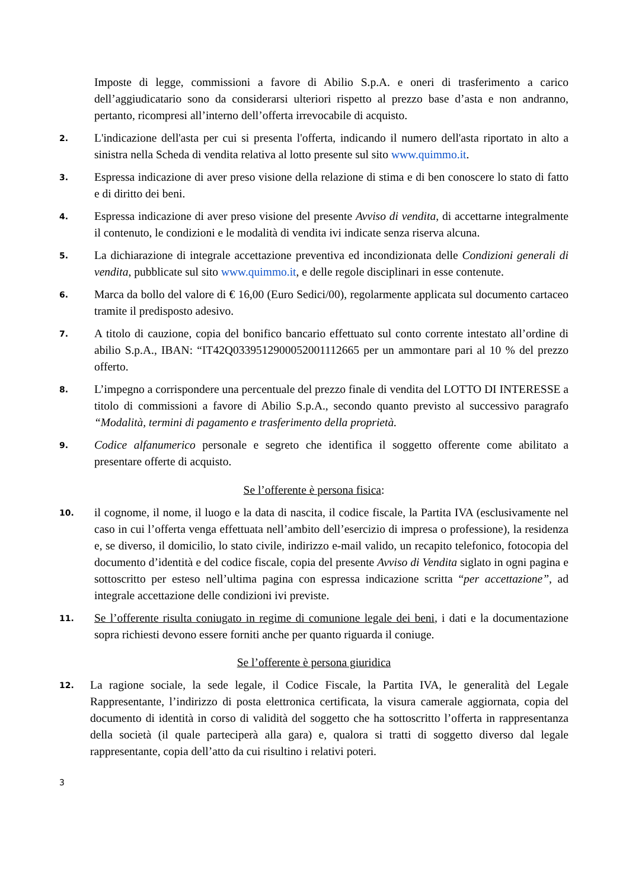Imposte di legge, commissioni a favore di Abilio S.p.A. e oneri di trasferimento a carico dell’aggiudicatario sono da considerarsi ulteriori rispetto al prezzo base d’asta e non andranno, pertanto, ricompresi all’interno dell’offerta irrevocabile di acquisto.
2.
L'indicazione dell'asta per cui si presenta l'offerta, indicando il numero dell'asta riportato in alto a sinistra nella Scheda di vendita relativa al lotto presente sul sito www.quimmo.it.
3.
Espressa indicazione di aver preso visione della relazione di stima e di ben conoscere lo stato di fatto e di diritto dei beni.
4.
Espressa indicazione di aver preso visione del presente Avviso di vendita, di accettarne integralmente il contenuto, le condizioni e le modalità di vendita ivi indicate senza riserva alcuna.
5.
La dichiarazione di integrale accettazione preventiva ed incondizionata delle Condizioni generali di vendita, pubblicate sul sito www.quimmo.it, e delle regole disciplinari in esse contenute.
6.
Marca da bollo del valore di € 16,00 (Euro Sedici/00), regolarmente applicata sul documento cartaceo tramite il predisposto adesivo.
7.
A titolo di cauzione, copia del bonifico bancario effettuato sul conto corrente intestato all’ordine di abilio S.p.A., IBAN: “IT42Q0339512900052001112665 per un ammontare pari al 10 % del prezzo offerto.
8.
L’impegno a corrispondere una percentuale del prezzo finale di vendita del LOTTO DI INTERESSE a titolo di commissioni a favore di Abilio S.p.A., secondo quanto previsto al successivo paragrafo “Modalità, termini di pagamento e trasferimento della proprietà.
9.
Codice alfanumerico personale e segreto che identifica il soggetto offerente come abilitato a presentare offerte di acquisto.
Se l’offerente è persona fisica:
10.
il cognome, il nome, il luogo e la data di nascita, il codice fiscale, la Partita IVA (esclusivamente nel caso in cui l’offerta venga effettuata nell’ambito dell’esercizio di impresa o professione), la residenza e, se diverso, il domicilio, lo stato civile, indirizzo e-mail valido, un recapito telefonico, fotocopia del documento d’identità e del codice fiscale, copia del presente Avviso di Vendita siglato in ogni pagina e sottoscritto per esteso nell’ultima pagina con espressa indicazione scritta “per accettazione”, ad integrale accettazione delle condizioni ivi previste.
11.
Se l’offerente risulta coniugato in regime di comunione legale dei beni, i dati e la documentazione sopra richiesti devono essere forniti anche per quanto riguarda il coniuge.
Se l’offerente è persona giuridica
12.
La ragione sociale, la sede legale, il Codice Fiscale, la Partita IVA, le generalità del Legale Rappresentante, l’indirizzo di posta elettronica certificata, la visura camerale aggiornata, copia del documento di identità in corso di validità del soggetto che ha sottoscritto l’offerta in rappresentanza della società (il quale parteciperà alla gara) e, qualora si tratti di soggetto diverso dal legale rappresentante, copia dell’atto da cui risultino i relativi poteri.
3